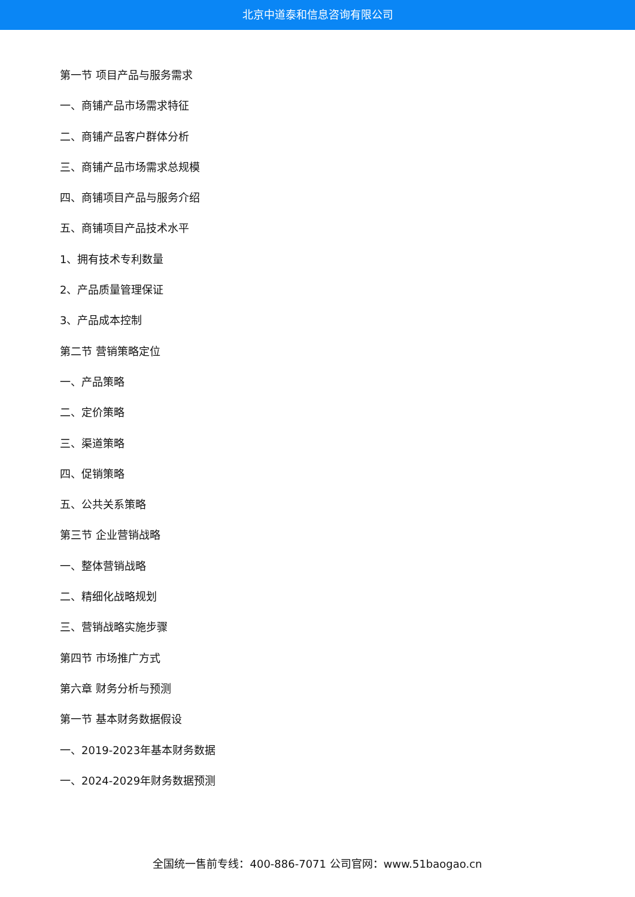北京中道泰和信息咨询有限公司
第一节 项目产品与服务需求
一、商铺产品市场需求特征
二、商铺产品客户群体分析
三、商铺产品市场需求总规模
四、商铺项目产品与服务介绍
五、商铺项目产品技术水平
1、拥有技术专利数量
2、产品质量管理保证
3、产品成本控制
第二节 营销策略定位
一、产品策略
二、定价策略
三、渠道策略
四、促销策略
五、公共关系策略
第三节 企业营销战略
一、整体营销战略
二、精细化战略规划
三、营销战略实施步骤
第四节 市场推广方式
第六章 财务分析与预测
第一节 基本财务数据假设
一、2019-2023年基本财务数据
一、2024-2029年财务数据预测
全国统一售前专线：400-886-7071 公司官网：www.51baogao.cn